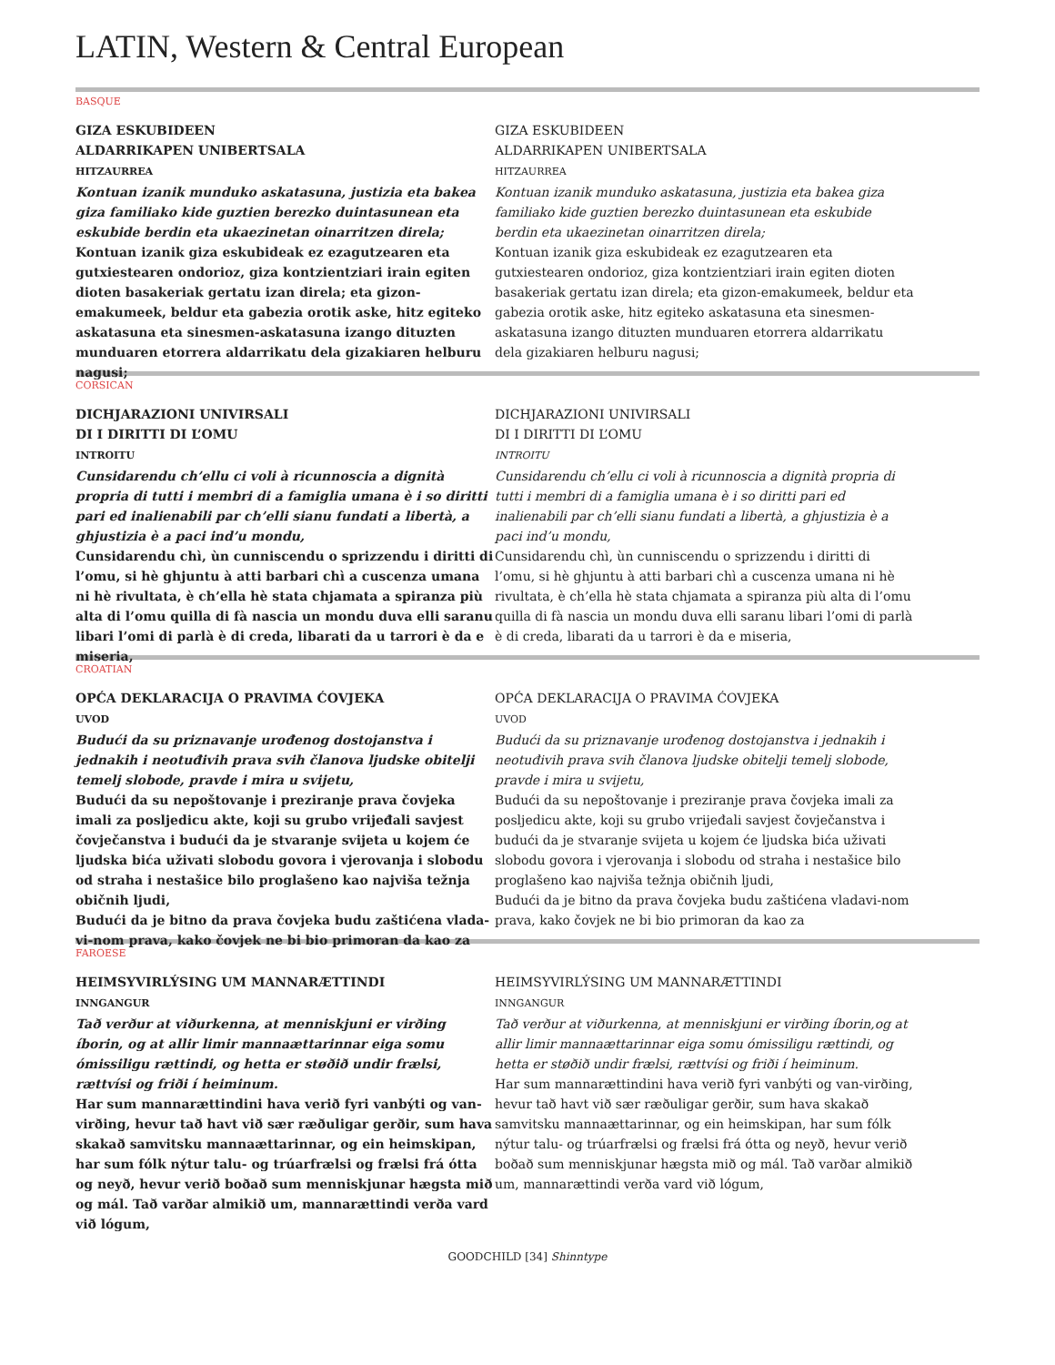LATIN, Western & Central European
BASQUE
GIZA ESKUBIDEEN
ALDARRIKAPEN UNIBERTSALA
HITZAURREA
Kontuan izanik munduko askatasuna, justizia eta bakea giza familiako kide guztien berezko duintasunean eta eskubide berdin eta ukaezinetan oinarritzen direla;
Kontuan izanik giza eskubideak ez ezagutzearen eta gutxiestearen ondorioz, giza kontzientziari irain egiten dioten basakeriak gertatu izan direla; eta gizon-emakumeek, beldur eta gabezia orotik aske, hitz egiteko askatasuna eta sinesmen-askatasuna izango dituzten munduaren etorrera aldarrikatu dela gizakiaren helburu nagusi;
GIZA ESKUBIDEEN
ALDARRIKAPEN UNIBERTSALA
HITZAURREA
Kontuan izanik munduko askatasuna, justizia eta bakea giza familiako kide guztien berezko duintasunean eta eskubide berdin eta ukaezinetan oinarritzen direla;
Kontuan izanik giza eskubideak ez ezagutzearen eta gutxiestearen ondorioz, giza kontzientziari irain egiten dioten basakeriak gertatu izan direla; eta gizon-emakumeek, beldur eta gabezia orotik aske, hitz egiteko askatasuna eta sinesmen-askatasuna izango dituzten munduaren etorrera aldarrikatu dela gizakiaren helburu nagusi;
CORSICAN
DICHJARAZIONI UNIVIRSALI
DI I DIRITTI DI L’OMU
INTROITU
Cunsidarendu ch’ellu ci voli à ricunnoscia a dignità propria di tutti i membri di a famiglia umana è i so diritti pari ed inalienabili par ch’elli sianu fundati a libertà, a ghjustizia è a paci ind’u mondu,
Cunsidarendu chì, ùn cunniscendu o sprizzendu i diritti di l’omu, si hè ghjuntu à atti barbari chì a cuscenza umana ni hè rivultata, è ch’ella hè stata chjamata a spiranza più alta di l’omu quilla di fà nascia un mondu duva elli saranu libari l’omi di parlà è di creda, libarati da u tarrori è da e miseria,
DICHJARAZIONI UNIVIRSALI
DI I DIRITTI DI L’OMU
INTROITU
Cunsidarendu ch’ellu ci voli à ricunnoscia a dignità propria di tutti i membri di a famiglia umana è i so diritti pari ed inalienabili par ch’elli sianu fundati a libertà, a ghjustizia è a paci ind’u mondu,
Cunsidarendu chì, ùn cunniscendu o sprizzendu i diritti di l’omu, si hè ghjuntu à atti barbari chì a cuscenza umana ni hè rivultata, è ch’ella hè stata chjamata a spiranza più alta di l’omu quilla di fà nascia un mondu duva elli saranu libari l’omi di parlà è di creda, libarati da u tarrori è da e miseria,
CROATIAN
OPĆA DEKLARACIJA O PRAVIMA ĆOVJEKA
UVOD
Budući da su priznavanje urođenog dostojanstva i jednakih i neotuđivih prava svih članova ljudske obitelji temelj slobode, pravde i mira u svijetu,
Budući da su nepoštovanje i preziranje prava čovjeka imali za posljedicu akte, koji su grubo vrijeđali savjest čovječanstva i budući da je stvaranje svijeta u kojem će ljudska bića uživati slobodu govora i vjerovanja i slobodu od straha i nestašice bilo proglašeno kao najviša težnja običnih ljudi,
Budući da je bitno da prava čovjeka budu zaštićena vlada-vi-nom prava, kako čovjek ne bi bio primoran da kao za
OPĆA DEKLARACIJA O PRAVIMA ĆOVJEKA
UVOD
Budući da su priznavanje urođenog dostojanstva i jednakih i neotuđivih prava svih članova ljudske obitelji temelj slobode, pravde i mira u svijetu,
Budući da su nepoštovanje i preziranje prava čovjeka imali za posljedicu akte, koji su grubo vrijeđali savjest čovječanstva i budući da je stvaranje svijeta u kojem će ljudska bića uživati slobodu govora i vjerovanja i slobodu od straha i nestašice bilo proglašeno kao najviša težnja običnih ljudi,
Budući da je bitno da prava čovjeka budu zaštićena vladavi-nom prava, kako čovjek ne bi bio primoran da kao za
FAROESE
HEIMSYVIRLÝSING UM MANNARÆTTINDI
INNGANGUR
Tað verður at viðurkenna, at menniskjuni er virðing íborin, og at allir limir mannaættarinnar eiga somu ómissiligu rættindi, og hetta er støðið undir frælsi, rættvísi og friði í heiminum.
Har sum mannarættindini hava verið fyri vanbýti og van-virðing, hevur tað havt við sær ræðuligar gerðir, sum hava skakað samvitsku mannaættarinnar, og ein heimskipan, har sum fólk nýtur talu- og trúarfrælsi og frælsi frá ótta og neyð, hevur verið boðað sum menniskjunar hægsta mið og mál. Tað varðar almikið um, mannarættindi verða vard við lógum,
HEIMSYVIRLÝSING UM MANNARÆTTINDI
INNGANGUR
Tað verður at viðurkenna, at menniskjuni er virðing íborin,og at allir limir mannaættarinnar eiga somu ómissiligu rættindi, og hetta er støðið undir frælsi, rættvísi og friði í heiminum.
Har sum mannarættindini hava verið fyri vanbýti og van-virðing, hevur tað havt við sær ræðuligar gerðir, sum hava skakað samvitsku mannaættarinnar, og ein heimskipan, har sum fólk nýtur talu- og trúarfrælsi og frælsi frá ótta og neyð, hevur verið boðað sum menniskjunar hægsta mið og mál. Tað varðar almikið um, mannarættindi verða vard við lógum,
GOODCHILD [34] Shinntype